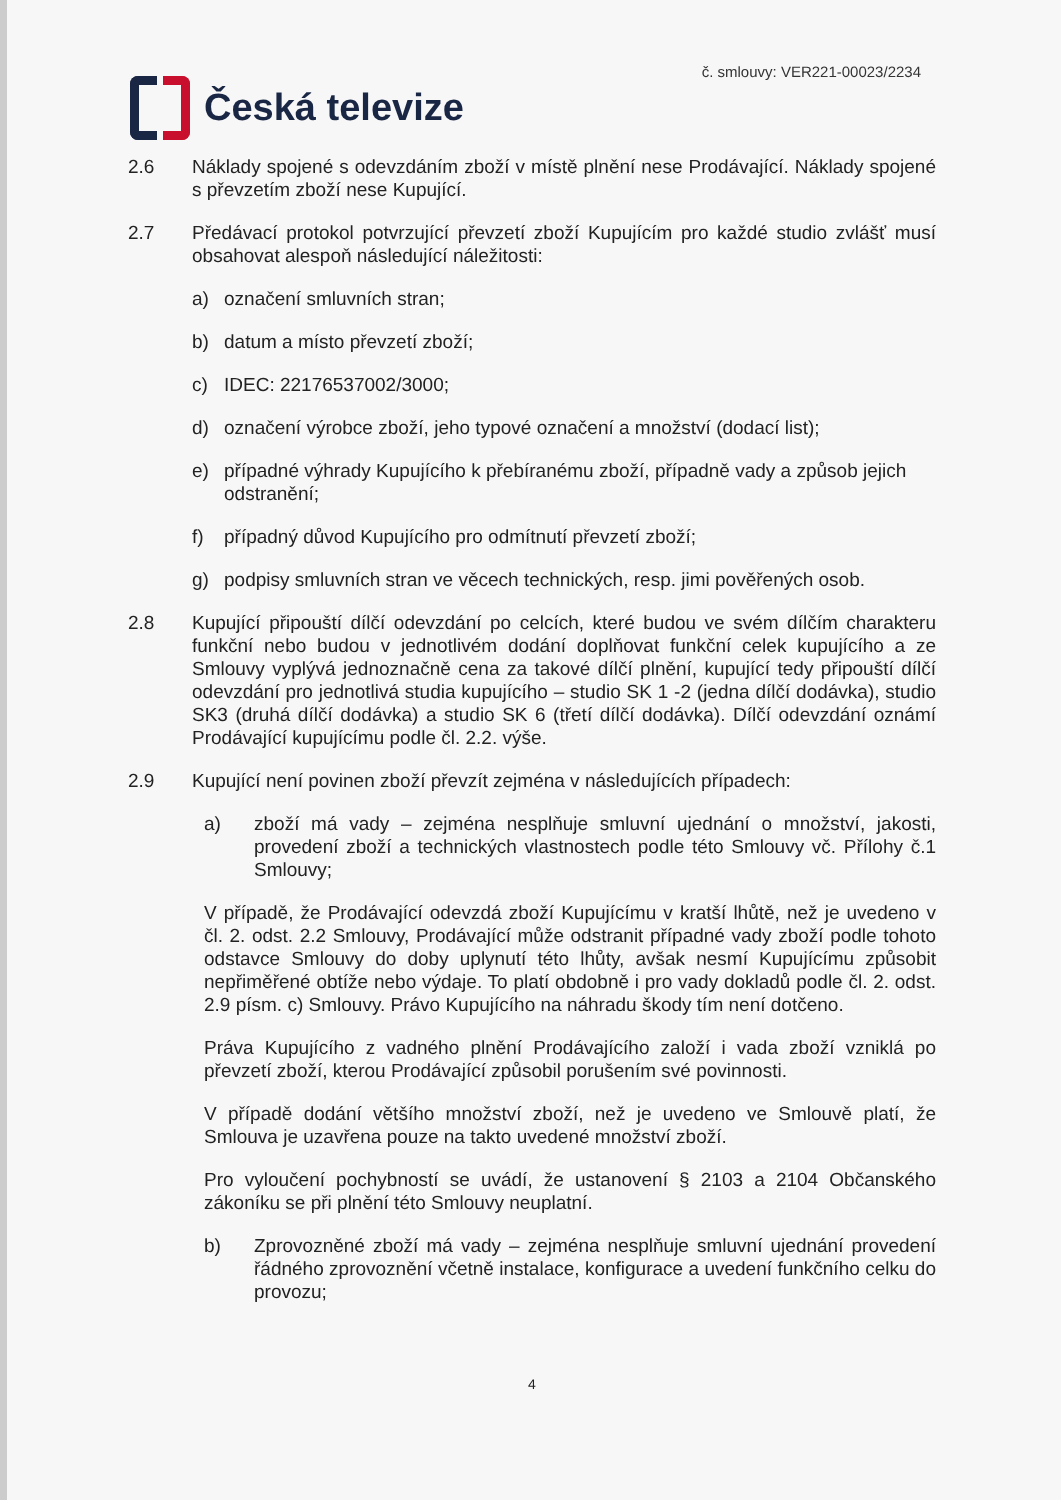Česká televize
č. smlouvy: VER221-00023/2234
2.6 Náklady spojené s odevzdáním zboží v místě plnění nese Prodávající. Náklady spojené s převzetím zboží nese Kupující.
2.7 Předávací protokol potvrzující převzetí zboží Kupujícím pro každé studio zvlášť musí obsahovat alespoň následující náležitosti:
a) označení smluvních stran;
b) datum a místo převzetí zboží;
c) IDEC: 22176537002/3000;
d) označení výrobce zboží, jeho typové označení a množství (dodací list);
e) případné výhrady Kupujícího k přebíranému zboží, případně vady a způsob jejich odstranění;
f) případný důvod Kupujícího pro odmítnutí převzetí zboží;
g) podpisy smluvních stran ve věcech technických, resp. jimi pověřených osob.
2.8 Kupující připouští dílčí odevzdání po celcích, které budou ve svém dílčím charakteru funkční nebo budou v jednotlivém dodání doplňovat funkční celek kupujícího a ze Smlouvy vyplývá jednoznačně cena za takové dílčí plnění, kupující tedy připouští dílčí odevzdání pro jednotlivá studia kupujícího – studio SK 1 -2 (jedna dílčí dodávka), studio SK3 (druhá dílčí dodávka) a studio SK 6 (třetí dílčí dodávka). Dílčí odevzdání oznámí Prodávající kupujícímu podle čl. 2.2. výše.
2.9 Kupující není povinen zboží převzít zejména v následujících případech:
a) zboží má vady – zejména nesplňuje smluvní ujednání o množství, jakosti, provedení zboží a technických vlastnostech podle této Smlouvy vč. Přílohy č.1 Smlouvy;
V případě, že Prodávající odevzdá zboží Kupujícímu v kratší lhůtě, než je uvedeno v čl. 2. odst. 2.2 Smlouvy, Prodávající může odstranit případné vady zboží podle tohoto odstavce Smlouvy do doby uplynutí této lhůty, avšak nesmí Kupujícímu způsobit nepřiměřené obtíže nebo výdaje. To platí obdobně i pro vady dokladů podle čl. 2. odst. 2.9 písm. c) Smlouvy. Právo Kupujícího na náhradu škody tím není dotčeno.
Práva Kupujícího z vadného plnění Prodávajícího založí i vada zboží vzniklá po převzetí zboží, kterou Prodávající způsobil porušením své povinnosti.
V případě dodání většího množství zboží, než je uvedeno ve Smlouvě platí, že Smlouva je uzavřena pouze na takto uvedené množství zboží.
Pro vyloučení pochybností se uvádí, že ustanovení § 2103 a 2104 Občanského zákoníku se při plnění této Smlouvy neuplatní.
b) Zprovozněné zboží má vady – zejména nesplňuje smluvní ujednání provedení řádného zprovoznění včetně instalace, konfigurace a uvedení funkčního celku do provozu;
4